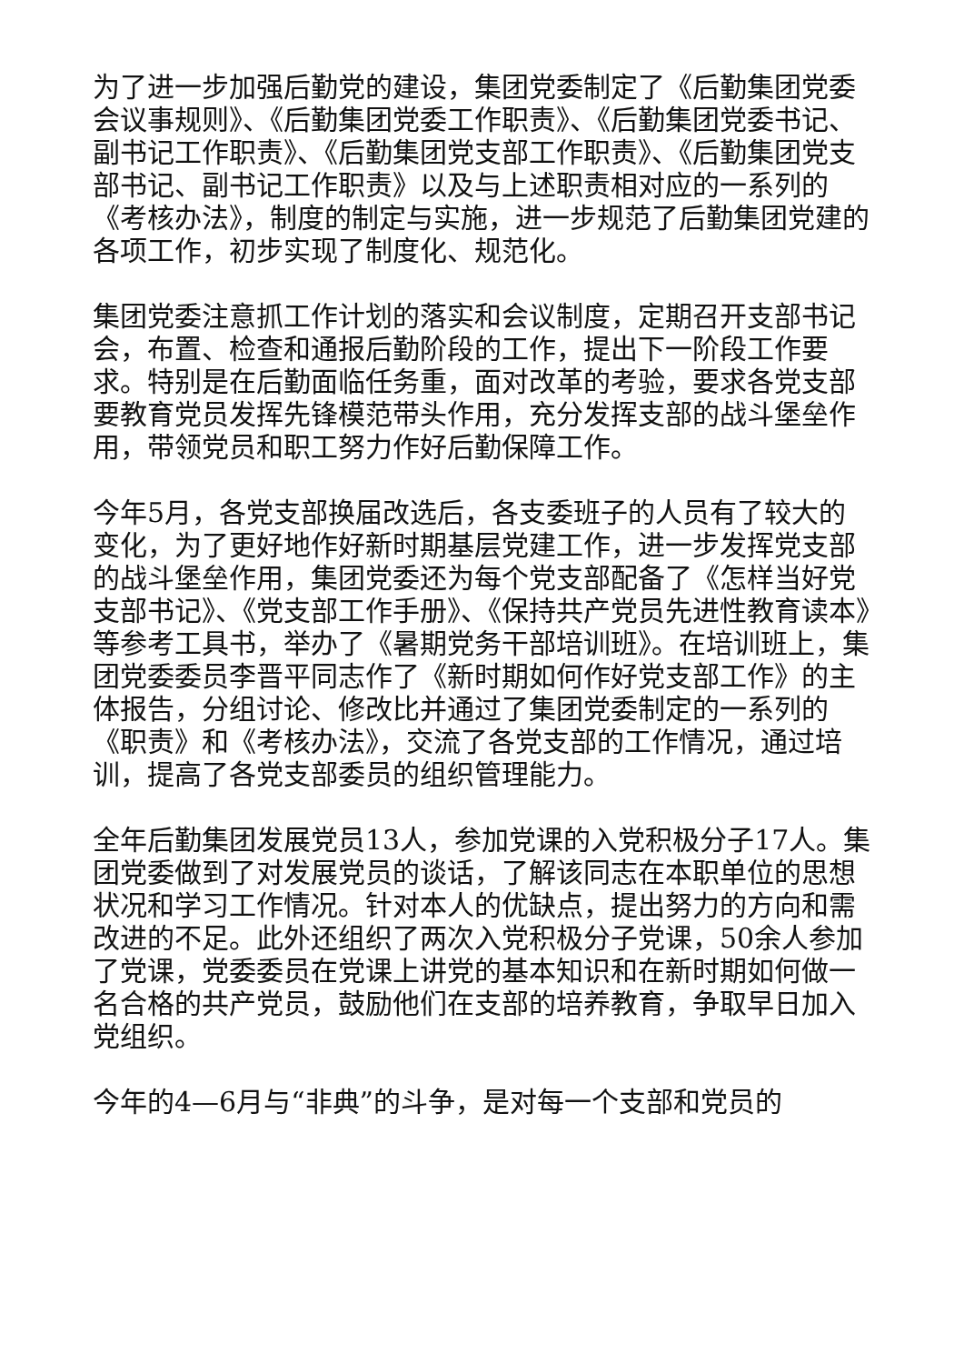为了进一步加强后勤党的建设，集团党委制定了《后勤集团党委会议事规则》、《后勤集团党委工作职责》、《后勤集团党委书记、副书记工作职责》、《后勤集团党支部工作职责》、《后勤集团党支部书记、副书记工作职责》以及与上述职责相对应的一系列的《考核办法》，制度的制定与实施，进一步规范了后勤集团党建的各项工作，初步实现了制度化、规范化。
集团党委注意抓工作计划的落实和会议制度，定期召开支部书记会，布置、检查和通报后勤阶段的工作，提出下一阶段工作要求。特别是在后勤面临任务重，面对改革的考验，要求各党支部要教育党员发挥先锋模范带头作用，充分发挥支部的战斗堡垒作用，带领党员和职工努力作好后勤保障工作。
今年5月，各党支部换届改选后，各支委班子的人员有了较大的变化，为了更好地作好新时期基层党建工作，进一步发挥党支部的战斗堡垒作用，集团党委还为每个党支部配备了《怎样当好党支部书记》、《党支部工作手册》、《保持共产党员先进性教育读本》等参考工具书，举办了《暑期党务干部培训班》。在培训班上，集团党委委员李晋平同志作了《新时期如何作好党支部工作》的主体报告，分组讨论、修改比并通过了集团党委制定的一系列的《职责》和《考核办法》，交流了各党支部的工作情况，通过培训，提高了各党支部委员的组织管理能力。
全年后勤集团发展党员13人，参加党课的入党积极分子17人。集团党委做到了对发展党员的谈话，了解该同志在本职单位的思想状况和学习工作情况。针对本人的优缺点，提出努力的方向和需改进的不足。此外还组织了两次入党积极分子党课，50余人参加了党课，党委委员在党课上讲党的基本知识和在新时期如何做一名合格的共产党员，鼓励他们在支部的培养教育，争取早日加入党组织。
今年的4—6月与“非典”的斗争，是对每一个支部和党员的